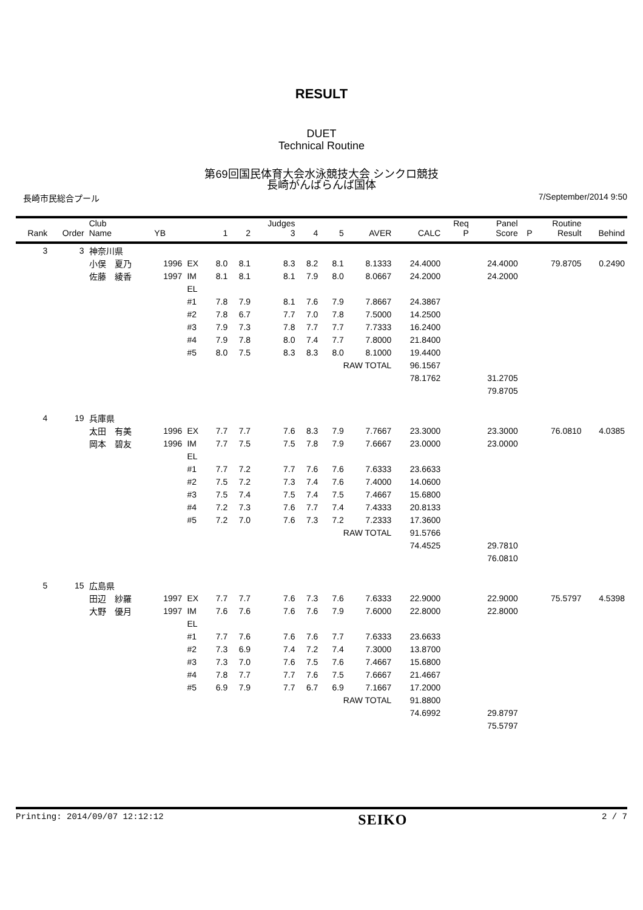RESULT
DUET
Technical Routine
第69回国民体育大会水泳競技大会 シンクロ競技
長崎がんばらんば国体
長崎市民総合プール 7/September/2014 9:50
| Rank | Order | Club Name | YB | | 1 | 2 | Judges 3 | 4 | 5 | AVER | CALC | Req P | Panel Score | P | Routine Result | Behind |
| --- | --- | --- | --- | --- | --- | --- | --- | --- | --- | --- | --- | --- | --- | --- | --- | --- |
| 3 | 3 | 神奈川県 | | | | | | | | | | | | | | |
| | | 小俣 夏乃 | 1996 | EX | 8.0 | 8.1 | 8.3 | 8.2 | 8.1 | 8.1333 | 24.4000 | | 24.4000 | | 79.8705 | 0.2490 |
| | | 佐藤 綾香 | 1997 | IM | 8.1 | 8.1 | 8.1 | 7.9 | 8.0 | 8.0667 | 24.2000 | | 24.2000 | | | |
| | | | | EL | | | | | | | | | | | | |
| | | | | #1 | 7.8 | 7.9 | 8.1 | 7.6 | 7.9 | 7.8667 | 24.3867 | | | | | |
| | | | | #2 | 7.8 | 6.7 | 7.7 | 7.0 | 7.8 | 7.5000 | 14.2500 | | | | | |
| | | | | #3 | 7.9 | 7.3 | 7.8 | 7.7 | 7.7 | 7.7333 | 16.2400 | | | | | |
| | | | | #4 | 7.9 | 7.8 | 8.0 | 7.4 | 7.7 | 7.8000 | 21.8400 | | | | | |
| | | | | #5 | 8.0 | 7.5 | 8.3 | 8.3 | 8.0 | 8.1000 | 19.4400 | | | | | |
| | | | | | | | | | RAW TOTAL | | 96.1567 | | | | | |
| | | | | | | | | | | | 78.1762 | | 31.2705 | | | |
| | | | | | | | | | | | | | 79.8705 | | | |
| 4 | 19 | 兵庫県 | | | | | | | | | | | | | | |
| | | 太田 有美 | 1996 | EX | 7.7 | 7.7 | 7.6 | 8.3 | 7.9 | 7.7667 | 23.3000 | | 23.3000 | | 76.0810 | 4.0385 |
| | | 岡本 碧友 | 1996 | IM | 7.7 | 7.5 | 7.5 | 7.8 | 7.9 | 7.6667 | 23.0000 | | 23.0000 | | | |
| | | | | EL | | | | | | | | | | | | |
| | | | | #1 | 7.7 | 7.2 | 7.7 | 7.6 | 7.6 | 7.6333 | 23.6633 | | | | | |
| | | | | #2 | 7.5 | 7.2 | 7.3 | 7.4 | 7.6 | 7.4000 | 14.0600 | | | | | |
| | | | | #3 | 7.5 | 7.4 | 7.5 | 7.4 | 7.5 | 7.4667 | 15.6800 | | | | | |
| | | | | #4 | 7.2 | 7.3 | 7.6 | 7.7 | 7.4 | 7.4333 | 20.8133 | | | | | |
| | | | | #5 | 7.2 | 7.0 | 7.6 | 7.3 | 7.2 | 7.2333 | 17.3600 | | | | | |
| | | | | | | | | | RAW TOTAL | | 91.5766 | | | | | |
| | | | | | | | | | | | 74.4525 | | 29.7810 | | | |
| | | | | | | | | | | | | | 76.0810 | | | |
| 5 | 15 | 広島県 | | | | | | | | | | | | | | |
| | | 田辺 紗羅 | 1997 | EX | 7.7 | 7.7 | 7.6 | 7.3 | 7.6 | 7.6333 | 22.9000 | | 22.9000 | | 75.5797 | 4.5398 |
| | | 大野 優月 | 1997 | IM | 7.6 | 7.6 | 7.6 | 7.6 | 7.9 | 7.6000 | 22.8000 | | 22.8000 | | | |
| | | | | EL | | | | | | | | | | | | |
| | | | | #1 | 7.7 | 7.6 | 7.6 | 7.6 | 7.7 | 7.6333 | 23.6633 | | | | | |
| | | | | #2 | 7.3 | 6.9 | 7.4 | 7.2 | 7.4 | 7.3000 | 13.8700 | | | | | |
| | | | | #3 | 7.3 | 7.0 | 7.6 | 7.5 | 7.6 | 7.4667 | 15.6800 | | | | | |
| | | | | #4 | 7.8 | 7.7 | 7.7 | 7.6 | 7.5 | 7.6667 | 21.4667 | | | | | |
| | | | | #5 | 6.9 | 7.9 | 7.7 | 6.7 | 6.9 | 7.1667 | 17.2000 | | | | | |
| | | | | | | | | | RAW TOTAL | | 91.8800 | | | | | |
| | | | | | | | | | | | 74.6992 | | 29.8797 | | | |
| | | | | | | | | | | | | | 75.5797 | | | |
Printing: 2014/09/07 12:12:12 SEIKO 2 / 7